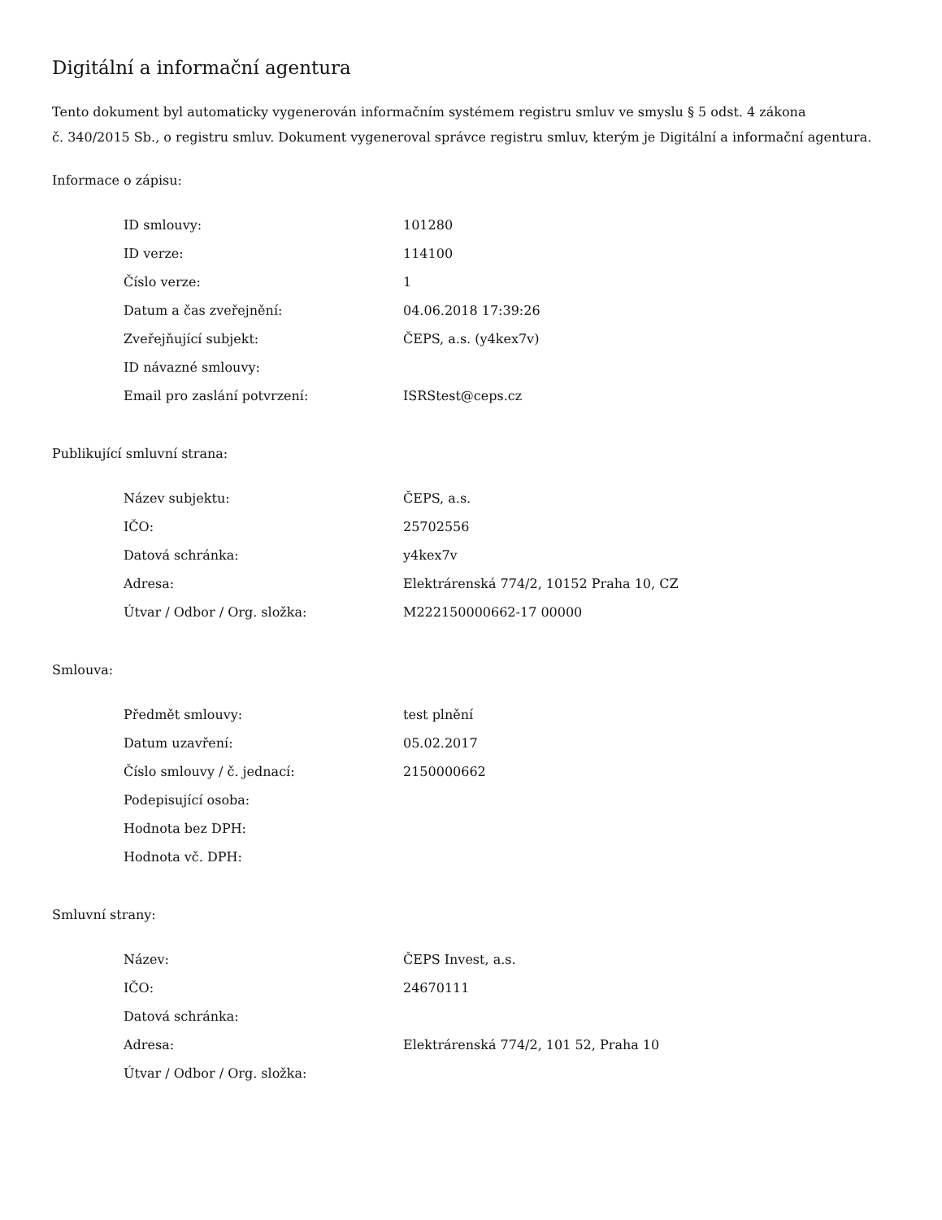Digitální a informační agentura
Tento dokument byl automaticky vygenerován informačním systémem registru smluv ve smyslu § 5 odst. 4 zákona
č. 340/2015 Sb., o registru smluv. Dokument vygeneroval správce registru smluv, kterým je Digitální a informační agentura.
Informace o zápisu:
| ID smlouvy: | 101280 |
| ID verze: | 114100 |
| Číslo verze: | 1 |
| Datum a čas zveřejnění: | 04.06.2018 17:39:26 |
| Zveřejňující subjekt: | ČEPS, a.s. (y4kex7v) |
| ID návazné smlouvy: | |
| Email pro zaslání potvrzení: | ISRStest@ceps.cz |
Publikující smluvní strana:
| Název subjektu: | ČEPS, a.s. |
| IČO: | 25702556 |
| Datová schránka: | y4kex7v |
| Adresa: | Elektrárenská 774/2, 10152 Praha 10, CZ |
| Útvar / Odbor / Org. složka: | M222150000662-17 00000 |
Smlouva:
| Předmět smlouvy: | test plnění |
| Datum uzavření: | 05.02.2017 |
| Číslo smlouvy / č. jednací: | 2150000662 |
| Podepisující osoba: | |
| Hodnota bez DPH: | |
| Hodnota vč. DPH: | |
Smluvní strany:
| Název: | ČEPS Invest, a.s. |
| IČO: | 24670111 |
| Datová schránka: | |
| Adresa: | Elektrárenská 774/2, 101 52, Praha 10 |
| Útvar / Odbor / Org. složka: | |